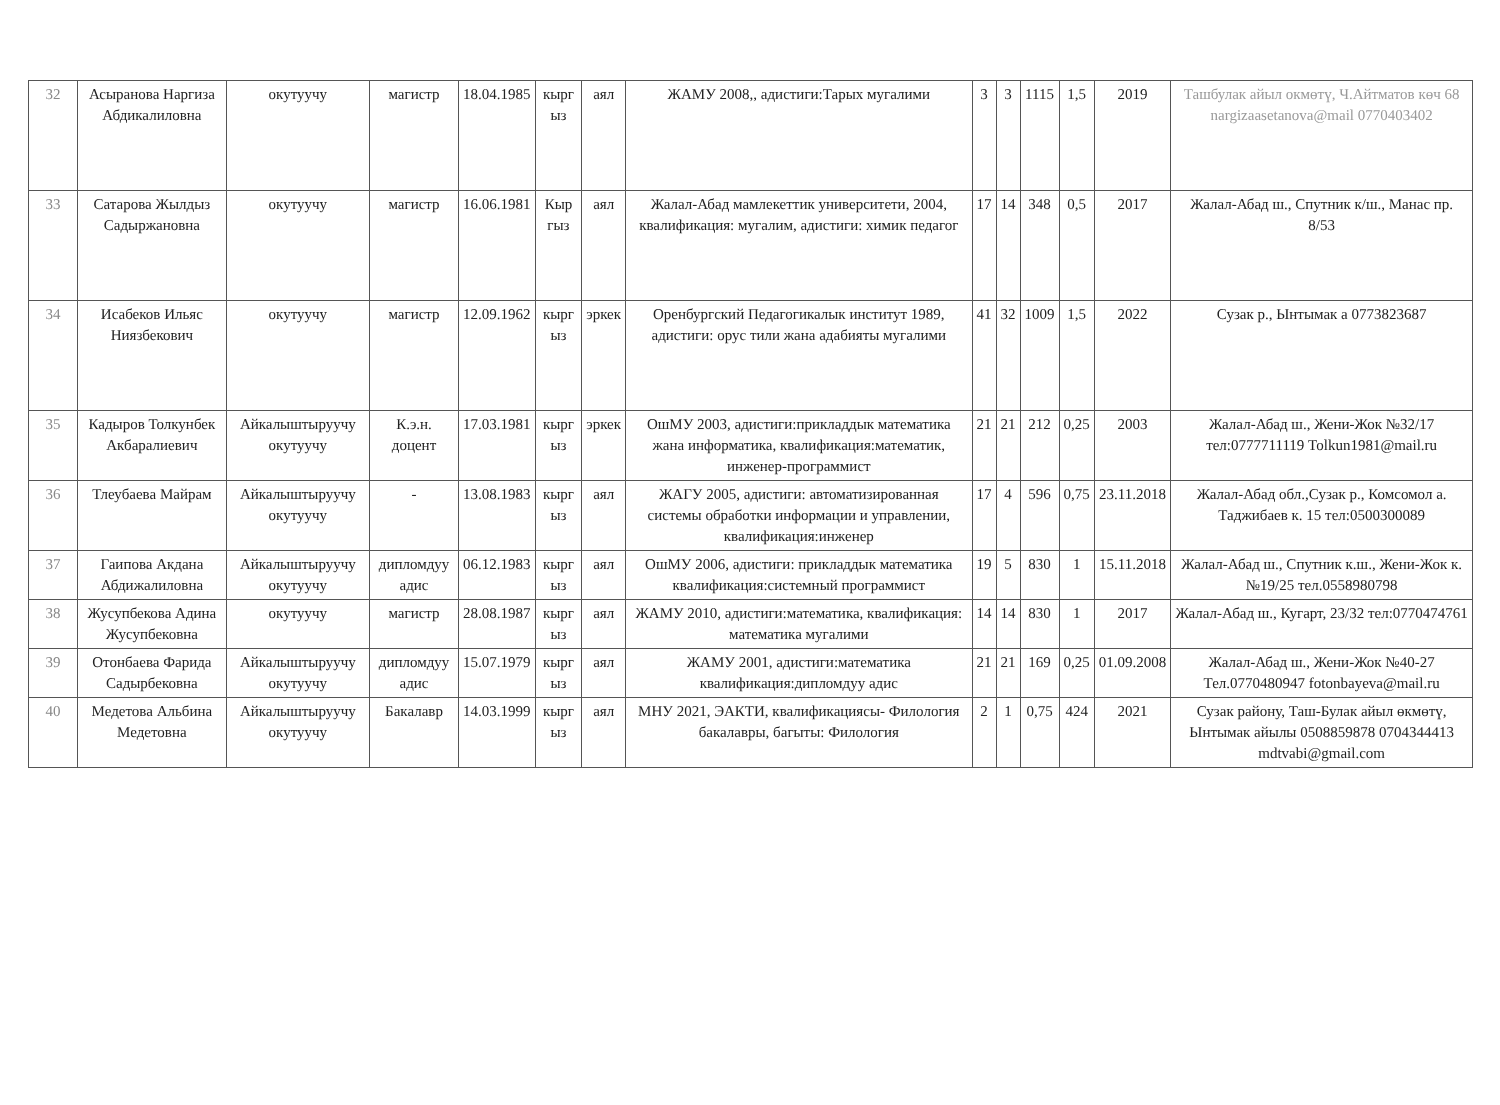| 32 | Асыранова Наргиза Абдикалиловна | окутуучу | магистр | 18.04.1985 | кырг ыз | аял | ЖАМУ 2008,, адистиги:Тарых мугалими | 3 | 3 | 1115 | 1,5 | 2019 | Ташбулак айыл окмөтү, Ч.Айтматов көч 68 nargizaasetanova@mail 0770403402 |
| 33 | Сатарова Жылдыз Садыржановна | окутуучу | магистр | 16.06.1981 | Кыр гыз | аял | Жалал-Абад мамлекеттик университети, 2004, квалификация: мугалим, адистиги: химик педагог | 17 | 14 | 348 | 0,5 | 2017 | Жалал-Абад ш., Спутник к/ш., Манас пр. 8/53 |
| 34 | Исабеков Ильяс Ниязбекович | окутуучу | магистр | 12.09.1962 | кырг ыз | эркек | Оренбургский Педагогикалык институт 1989, адистиги: орус тили жана адабияты мугалими | 41 | 32 | 1009 | 1,5 | 2022 | Сузак р., Ынтымак а 0773823687 |
| 35 | Кадыров Толкунбек Акбаралиевич | Айкалыштыруучу окутуучу | К.э.н. доцент | 17.03.1981 | кырг ыз | эркек | ОшМУ 2003, адистиги:прикладдык математика жана информатика, квалификация:математик, инженер-программист | 21 | 21 | 212 | 0,25 | 2003 | Жалал-Абад ш., Жени-Жок №32/17 тел:0777711119 Tolkun1981@mail.ru |
| 36 | Тлеубаева Майрам | Айкалыштыруучу окутуучу | - | 13.08.1983 | кырг ыз | аял | ЖАГУ 2005, адистиги: автоматизированная системы обработки информации и управлении, квалификация:инженер | 17 | 4 | 596 | 0,75 | 23.11.2018 | Жалал-Абад обл.,Сузак р., Комсомол а. Таджибаев к. 15 тел:0500300089 |
| 37 | Гаипова Акдана Абдижалиловна | Айкалыштыруучу окутуучу | дипломдуу адис | 06.12.1983 | кырг ыз | аял | ОшМУ 2006, адистиги: прикладдык математика квалификация:системный программист | 19 | 5 | 830 | 1 | 15.11.2018 | Жалал-Абад ш., Спутник к.ш., Жени-Жок к. №19/25 тел.0558980798 |
| 38 | Жусупбекова Адина Жусупбековна | окутуучу | магистр | 28.08.1987 | кырг ыз | аял | ЖАМУ 2010, адистиги:математика, квалификация: математика мугалими | 14 | 14 | 830 | 1 | 2017 | Жалал-Абад ш., Кугарт, 23/32 тел:0770474761 |
| 39 | Отонбаева Фарида Садырбековна | Айкалыштыруучу окутуучу | дипломдуу адис | 15.07.1979 | кырг ыз | аял | ЖАМУ 2001, адистиги:математика квалификация:дипломдуу адис | 21 | 21 | 169 | 0,25 | 01.09.2008 | Жалал-Абад ш., Жени-Жок №40-27 Тел.0770480947 fotonbayeva@mail.ru |
| 40 | Медетова Альбина Медетовна | Айкалыштыруучу окутуучу | Бакалавр | 14.03.1999 | кырг ыз | аял | МНУ 2021, ЭАКТИ, квалификациясы- Филология бакалавры, багыты: Филология | 2 | 1 | 0,75 | 424 | 2021 | Сузак району, Таш-Булак айыл өкмөтү, Ынтымак айылы 0508859878 0704344413 mdtvabi@gmail.com |